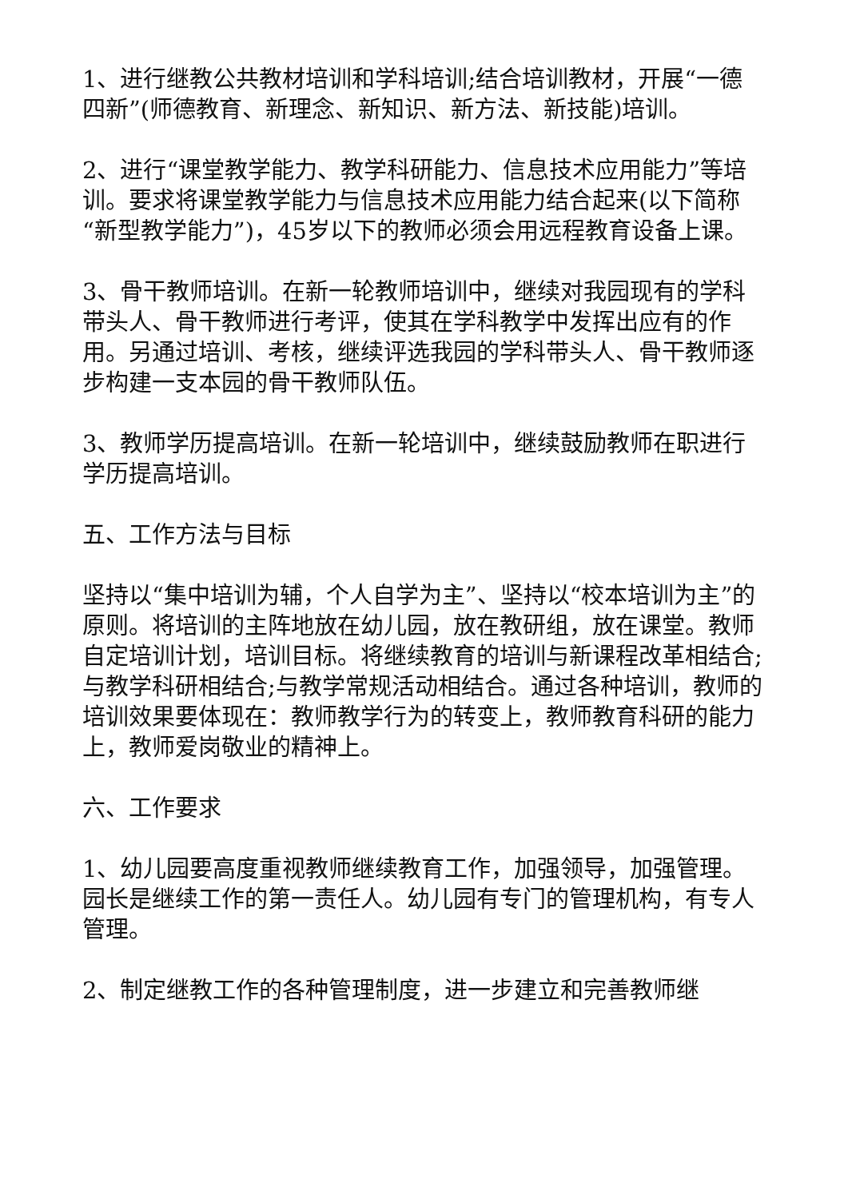1、进行继教公共教材培训和学科培训;结合培训教材，开展“一德四新”(师德教育、新理念、新知识、新方法、新技能)培训。
2、进行“课堂教学能力、教学科研能力、信息技术应用能力”等培训。要求将课堂教学能力与信息技术应用能力结合起来(以下简称“新型教学能力”)，45岁以下的教师必须会用远程教育设备上课。
3、骨干教师培训。在新一轮教师培训中，继续对我园现有的学科带头人、骨干教师进行考评，使其在学科教学中发挥出应有的作用。另通过培训、考核，继续评选我园的学科带头人、骨干教师逐步构建一支本园的骨干教师队伍。
3、教师学历提高培训。在新一轮培训中，继续鼓励教师在职进行学历提高培训。
五、工作方法与目标
坚持以“集中培训为辅，个人自学为主”、坚持以“校本培训为主”的原则。将培训的主阵地放在幼儿园，放在教研组，放在课堂。教师自定培训计划，培训目标。将继续教育的培训与新课程改革相结合;与教学科研相结合;与教学常规活动相结合。通过各种培训，教师的培训效果要体现在：教师教学行为的转变上，教师教育科研的能力上，教师爱岗敬业的精神上。
六、工作要求
1、幼儿园要高度重视教师继续教育工作，加强领导，加强管理。园长是继续工作的第一责任人。幼儿园有专门的管理机构，有专人管理。
2、制定继教工作的各种管理制度，进一步建立和完善教师继